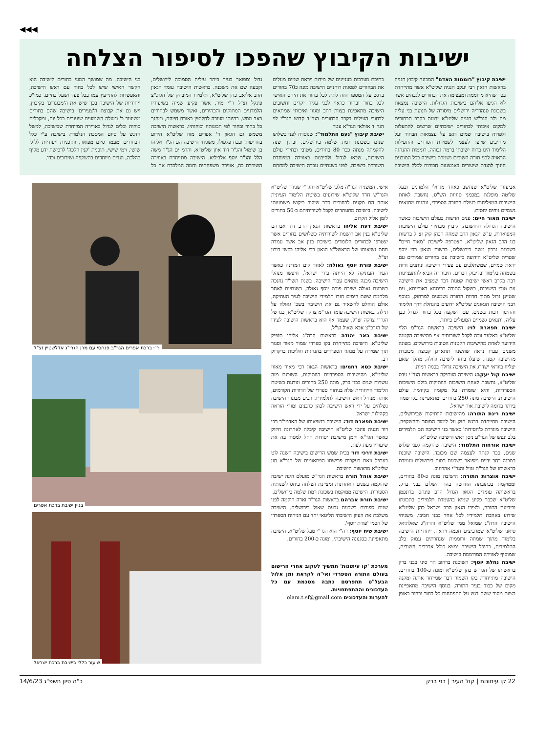◀◀◀
ישיבות הקיבוץ שהפכו לסיפור הצלחה
ישיבת קיבוץ "רוממות האדם" המכונה קיבוץ חנניה בראשות הגאון רבי יעקב חנניה שליט"א אשר מתייחדת בכך שהיא מרוממת ומעצימה את הבחורים לגבהים אשר לא הגיעו אליהם בישיבות הגדולות. הישיבה נמצאת בשכונת סנהדריה ירושלים מיסודה של תנועת בני עליה מח ולב הגר"ש חנניה שליט"א ידועה בקרב הבחורים למקום איכותי לבחורים ישיבתיים שרוצים להתעלות ולפרוח בישיבה שמים דגש על עצמאות הבחור ועל מחייבים שיוצר לעצמו לשמירת הסדרים והתפילות הלימוד הינו ברוח ישיבתי ברמה גבוהה, רוממות ההנהגה הראויה לבני תורה חשובים נשמרת בישיבה בכל המובנים חינוך להגדת שיעורים באמצעות חבורות לכלל הישיבה כתיבת מערכות בעניינים של מידות ויראת שמים מעלים את הבחורים לפסגות רוחניים הישיבה מונה כ70 בחורים בדגש על המספר הזה לתת לכל בחור את היחס האישי לכל בחור ובחור כראוי לבני עליה יקרים וחשובים הישיבה מתאפינת בצוות רחב ומגוון ואיכותי שמתאים לבחורי העילית בקרב הבחורים הגר"ד קדוש הגר"י לוי הגר"ד אזולאי הגר"א עטר
ישיבת קיבוץ "נעם התלמוד": שנוסדה לפני כשלוש שנים בשכונת רמת שלמה בירושלים, ובתוך שנה להקמתה מנתה כבר 80 בחורים, מטובי ובחירי עולם הישיבות, שבאו לגדול ולהיבנות באווירה המיוחדת השוררת בישיבה. לפני כשנתיים עברה הישיבה למתחם גדול ומפואר בעיר ביתר עילית הסמוכה לירושלים, וקבעה שם את משכנה. בראשות הישיבה עומד הגאון הרב אליאב כהן שליט"א, תלמידו המובהק של הגרנ"צ פינקל זצ"ל ר"י מיר, אשר פקיע שמיה בשיעוריו הלמדניים המתוקים והבהירים, ואשר משמש לבחורים כאב ממש, בהיותו מעורה לחלוטין באורח חייהם, ומחנך כל בחור ובחור לפי תכונותיו וכוחותיו. בראשות הישיבה משמש גם הגאון ר' אפרים מזוז שליט"א הידוע בחריפותו ובכח פלפולו, משגיחי הישיבה הם הג"ר אליהו בן שימול והג"ר דוד אוזן שליט"א, והרמ"ים הג"ר משה הלל והג"ר יוסף אלביליא. הישיבה מתייחדת באווירה השוררת בה, אווירה משפחתית וחמה המלכדת את כל בני הישיבה. מה שמושך המוני בחורים לישיבה הוא הקשר האישי שיש לכל בחור עם ראש הישיבה, והאפשרות להתייעץ עמו בכל צעד ושעל בחיים. כמו"כ ייחודיות של הישיבה בכך שיש את ה'מבוגרים' בקיבוץ, ויש גם את קבוצת ה'צעירים' בישיבה שהם בחורים משיעור ב' ומעלה השומעים שיעורים בכל יום, ומקבלים כוחות וכלים לגדול באווירה המיוחדת שבישיבה, למשל הדגש על סיום המסכת הנלמדת בישיבה ע"י כלל הבחורים ומעמד סיום מפואר, ותוכניות ייעודיות ללילי שישי, וימי שישי, תוכנית 'קנין הלכה' לרכישת ידע מקיף בהלכה, ועדים מיוחדים בהשקפה ושידוכים וכדו.
אביעזרי שליט"א שנחשב כאחד מגדולי הלמדנים ובעל שליטה מופלגת במכמני סוגיות הש"ס, נחשבת לאחת הישיבות המצליחות בעולם התורה הספרדי, ונהנית מתנאים גשמיים נוחים יחסית.
ישיבת מאור חיים: פנים חדשות בעולם הישיבות כאשר הישיבה הגדולה והחשובה, קיבוץ מבחירי עולם הישיבות המפוארות, ע"ש הגאון הרב שמחה הכהן קוק זצ"ל ברשות בנו הרב הגאון שליט"א, הצטרפה לישיבת "מאור חיים" בשכונת זכרון משה בירושלים, ברשות הגאון רבי יוסף שטרית שליט"א הידועה כישיבה עם בחורים שמורים עם יראת שמיים, שמשתלבים עם צעירי הישיבה ונותנים חיות בשמחה בלימוד ובדיבוק חברים. חיבור זה הביא להתעניינות רבה בקרב ראשי ישיבות קטנות דבר שמציב את הישיבה עם טובי הישיבות, כשקול התורה בריתחא דאורייתא, עם שטייגן גדול מתוך חדוות התורה נשמעים למרחוק, בנוסף רבני הישיבה הגאונים שליט"א ידועים בהנחלת דרך הלימוד והחינוך רבות בשנים, עם השקעה בכל בחור לגדול כבן עליה, ותנאים גשמיים המעולים ביותר.
ישיבת תפארת לוי: הישיבה בראשות הגר"מ הלוי שליט"א באלעד זוכה לקבל לשורותיה אף מהישיבה הקטנה הידועה לאחת מהישיבות הקטנות הטובות בירושלים. בשונה משנים עברו נראה שהשנה תתארגן קבוצה מכובדת מהישיבה קטנה, שיעלו ביחד לישיבה גדולה, מהלך שאם יצליח בוודאי ישדרג את הישיבה גדולה בכמה רמות.
ישיבת קול יעקב: הישיבה הוותיקה בראשות הגר"י עדס שליט"א, נחשבת לאחת הישיבות הוותיקות בולם הישיבות הספרדיות, והיא שומרת על מקומה בקידמת עולם הישיבות. הישיבה מונה 250 בחורים ומתאפיינת בקו שמור ביותר בדומה לישיבת אור ישראל.
ישיבת רינת התורה: מהישיבות הוותיקות שבירושלים. הישיבה מתייחדת בדגש חזק על לימוד המוסר וההשקפה. הישיבה מוגדרת כ'חסידות' כאשר בני הישיבה הם תלמידים בלב ונפש של הגר"ע ניסן ראש הישיבה שליט"א.
ישיבת אורחות התלמוד: הישיבה שהוקמה לפני שלוש שנים, כבר קנתה לעצמה שם מכובד. הישיבה שוכנת במבנה רחב ידיים ומפואר בשכונת רמות בירושלים ועומדת בראשותו של הגר"ת טויל והגר"י אהרונוב.
ישיבת אוצרות התורה: הישיבה מונה כ-80 בחורים, וממוקמת בכתובתה החדשה בהר השלום בבני ברק. בראשותה עומדים הגאון הגדול הרב פינחס ברונפמן שליט"א שכבר פקיע שמיא בהעמדת תלמידים בתבונתו ובידיעת התורה, ולצידו הגאון הרב ישראל כהן שליט"א שידוע באהבת תלמידיו לכל אחד כבנו חביבו, משגיחי הישיבה הרה"ג שמואל ממן שליט"א והרה"ג שאלתיאל סיאני שליט"א שמרביצים חכמה ויראה, ייחודיות הישיבה בלימוד מתוך שמחה ורוממות שנחרתים עמוק בלב התלמידים, בהיכל הישיבה נמצא כולל אברכים חשובים, שמוסיף לאווירה המרוממת בישיבה.
ישיבת נחלת יוסף: השוכנת ברחוב הר סיני בבני ברק בראשותו של הגר"ש כהן שליט"א ומונה כ-100 בחורים. הישיבה מתייחדת בקו השמור דבר שמייחד אותה ומקנה מקום של כבוד בעיר התורה. בנוסף הישיבה מתאפיינת בצוות מסור ששם דגש על התפתחות כל בחור ובחור באופן אישי. המשגיח הגר"ה מלכי שליט"א והגר"י שנידר שליט"א והגר"ש חדד שליט"א שידועים בשיטת הלימוד העיונית אותה הם מקנים לבחורים דבר שיוצר ביקוש משמעותי לישיבה. בישיבה מתעתדים לקבל לשורותיהם כ-50 בחורים לזמן אלול הקרוב.
ישיבת דעת אליהו בראשות הגאון הרב דוד אברהם שליט"א בנין אב רושמת לשורותיה כשלושים בחורים אשר יצטרפו לבחורים הלומדים בישיבת בנין אב אשר עמדה תחת נשיאותו של הראשל"צ הגאון רבי אליהו בקשי דורון זצ"ל.
ישיבת פורת יוסף גאולה: לאחר קום המדינה כאשר העיר העתיקה לא הייתה בידי ישראל, חיפשו מנהלי הישיבה מבנה מתאים עבור הישיבה. בשנת תשי"ד נחנכה בשכונת גאולה ישיבת פורת יוסף גאולה. כשנתיים לאחר מלחמת ששת הימים חזרו תלמידי הישיבה לעיר העתיקה, אולם הוחלט להשאיר גם את הישיבה בשכ' גאולה על תילה. באשות הישיבה עומד הגר"מ צדקה שליט"א, בנו של הגר"י צדקה זצ"ל, שעמד אף הוא בראשות הישיבה לצידו של הגרב"צ אבא שאול זצ"ל.
ישיבת באר יהודה בראשות הרה"ג אליהו תופיק שליט"א. הישיבה מתייחדת בקו ספרדי שמור מאוד וסגור תוך שמירה על מנהגי הספרדים בהנהגות והליכות בדקדוק רב.
ישיבת כסא רחמים: בראשות הגאון רבי מאיר מאזוז שליט"א, מהישיבות הספרדיות הוותיקות, השוכנת מזה עשרות שנים בבני ברק, מונה 250 בחורים ונודעת בשיטת הלימוד הייחודית שלה בניחוח ספרדי של הדורות הקודמים, אותה מנחיל ראש הישיבה לתלמידיו. רבים מבוגרי הישיבה נשלחים על ידי ראש הישיבה לכהן כרבנים ומורי הוראה בקהילות ישראל.
ישיבת תפארת דוד: הישיבה בנשיאותו של האדמו"ר רבי דוד חנניה פינטו שליט"א הישיבה קיבלה לאחרונה חיזוק כאשר הגר"א ויזמן מישיבת יסודות החל למסור בה את שיעוריו מעת לעת.
ישיבת דרכי דוד בבית שמש הרישום בישיבה השנה לוט בערפל וזאת בעקבות פרישתו הפתאומית של הגר"א חזן שליט"א מראשות הישיבה.
ישיבת אוהל תורה בראשות הגר"ש מועלם הינה ישיבה שהוקמה בשנים האחרונות ומציינת הצלחה ביחס לשנותיה הספורות. הישיבה ממוקמת בשכונת רמת שלמה בירושלים.
ישיבת תורת אברהם בראשות הגר"ד זאדה הוקמה לפני שנים ספורות בשכונת גבעת שאול בירושלים. הישיבה משלבת את העיון הישיבתי הליטאי יחד עם הניחוח הספרדי של חכמי 'פורת יוסף'.
ישיבת שיח יוסף: רה"י הוא הגר"י טבל שליט"א. הישיבה מתאפיינת בסגנונה הישיבתי, ומונה כ-200 בחורים.
מערכת 'קו עיתונות' תמשיך לעקוב אחרי הרישום בעולם התורה הספרדי ואי"ה לקראת זמן אלול הבעל"ט תתפרסם כתבה מסכמת עם כל העדכונים וההתפתחויות.
להערות והעדכונים olam.t.sf@gmail.com
ר"י ברכת אפרים הגר"ב פנחסי עם מרן הגרי"ג אדלשטיין זצ"ל
בניין ישיבת ברכת אפרים
שיעור כללי בישיבת ברכת ישראל
22 קו עיתונות | קול העיר | בני ברק כ"ה סיון תשפ"ג 14/6/23